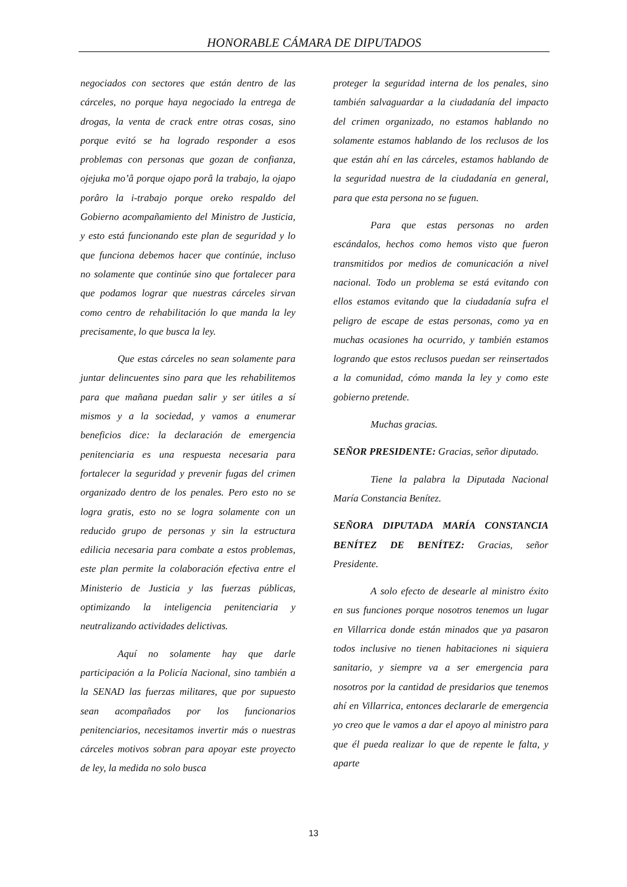HONORABLE CÁMARA DE DIPUTADOS
negociados con sectores que están dentro de las cárceles, no porque haya negociado la entrega de drogas, la venta de crack entre otras cosas, sino porque evitó se ha logrado responder a esos problemas con personas que gozan de confianza, ojejuka mo’â porque ojapo porâ la trabajo, la ojapo porâro la i-trabajo porque oreko respaldo del Gobierno acompañamiento del Ministro de Justicia, y esto está funcionando este plan de seguridad y lo que funciona debemos hacer que continúe, incluso no solamente que continúe sino que fortalecer para que podamos lograr que nuestras cárceles sirvan como centro de rehabilitación lo que manda la ley precisamente, lo que busca la ley.
Que estas cárceles no sean solamente para juntar delincuentes sino para que les rehabilitemos para que mañana puedan salir y ser útiles a sí mismos y a la sociedad, y vamos a enumerar beneficios dice: la declaración de emergencia penitenciaria es una respuesta necesaria para fortalecer la seguridad y prevenir fugas del crimen organizado dentro de los penales. Pero esto no se logra gratis, esto no se logra solamente con un reducido grupo de personas y sin la estructura edilicia necesaria para combate a estos problemas, este plan permite la colaboración efectiva entre el Ministerio de Justicia y las fuerzas públicas, optimizando la inteligencia penitenciaria y neutralizando actividades delictivas.
Aquí no solamente hay que darle participación a la Policía Nacional, sino también a la SENAD las fuerzas militares, que por supuesto sean acompañados por los funcionarios penitenciarios, necesitamos invertir más o nuestras cárceles motivos sobran para apoyar este proyecto de ley, la medida no solo busca
proteger la seguridad interna de los penales, sino también salvaguardar a la ciudadanía del impacto del crimen organizado, no estamos hablando no solamente estamos hablando de los reclusos de los que están ahí en las cárceles, estamos hablando de la seguridad nuestra de la ciudadanía en general, para que esta persona no se fuguen.
Para que estas personas no arden escándalos, hechos como hemos visto que fueron transmitidos por medios de comunicación a nivel nacional. Todo un problema se está evitando con ellos estamos evitando que la ciudadanía sufra el peligro de escape de estas personas, como ya en muchas ocasiones ha ocurrido, y también estamos logrando que estos reclusos puedan ser reinsertados a la comunidad, cómo manda la ley y como este gobierno pretende.
Muchas gracias.
SEÑOR PRESIDENTE: Gracias, señor diputado.
Tiene la palabra la Diputada Nacional María Constancia Benítez.
SEÑORA DIPUTADA MARÍA CONSTANCIA BENÍTEZ DE BENÍTEZ: Gracias, señor Presidente.
A solo efecto de desearle al ministro éxito en sus funciones porque nosotros tenemos un lugar en Villarrica donde están minados que ya pasaron todos inclusive no tienen habitaciones ni siquiera sanitario, y siempre va a ser emergencia para nosotros por la cantidad de presidarios que tenemos ahí en Villarrica, entonces declararle de emergencia yo creo que le vamos a dar el apoyo al ministro para que él pueda realizar lo que de repente le falta, y aparte
13